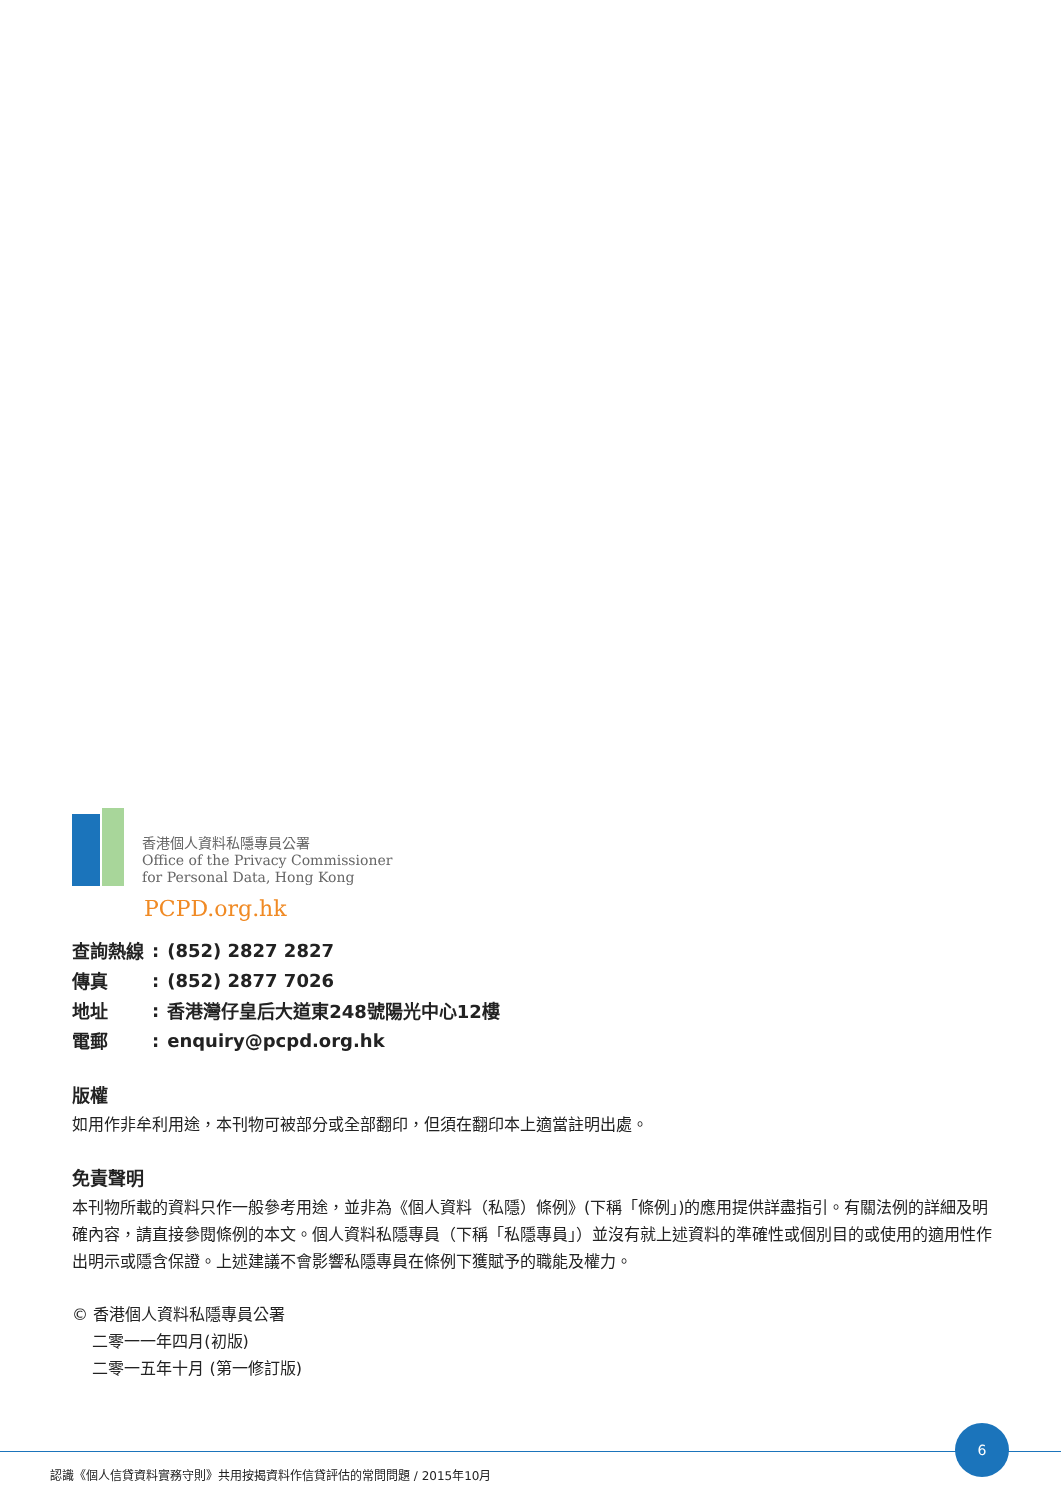香港個人資料私隱專員公署
Office of the Privacy Commissioner
for Personal Data, Hong Kong
PCPD.org.hk
| 查詢熱線 | : | (852) 2827 2827 |
| 傳真 | : | (852) 2877 7026 |
| 地址 | : | 香港灣仔皇后大道東248號陽光中心12樓 |
| 電郵 | : | enquiry@pcpd.org.hk |
版權
如用作非牟利用途，本刊物可被部分或全部翻印，但須在翻印本上適當註明出處。
免責聲明
本刊物所載的資料只作一般參考用途，並非為《個人資料（私隱）條例》(下稱「條例」)的應用提供詳盡指引。有關法例的詳細及明確內容，請直接參閱條例的本文。個人資料私隱專員（下稱「私隱專員」）並沒有就上述資料的準確性或個別目的或使用的適用性作出明示或隱含保證。上述建議不會影響私隱專員在條例下獲賦予的職能及權力。
© 香港個人資料私隱專員公署
二零一一年四月(初版)
二零一五年十月 (第一修訂版)
6
認識《個人信貸資料實務守則》共用按揭資料作信貸評估的常問問題 / 2015年10月